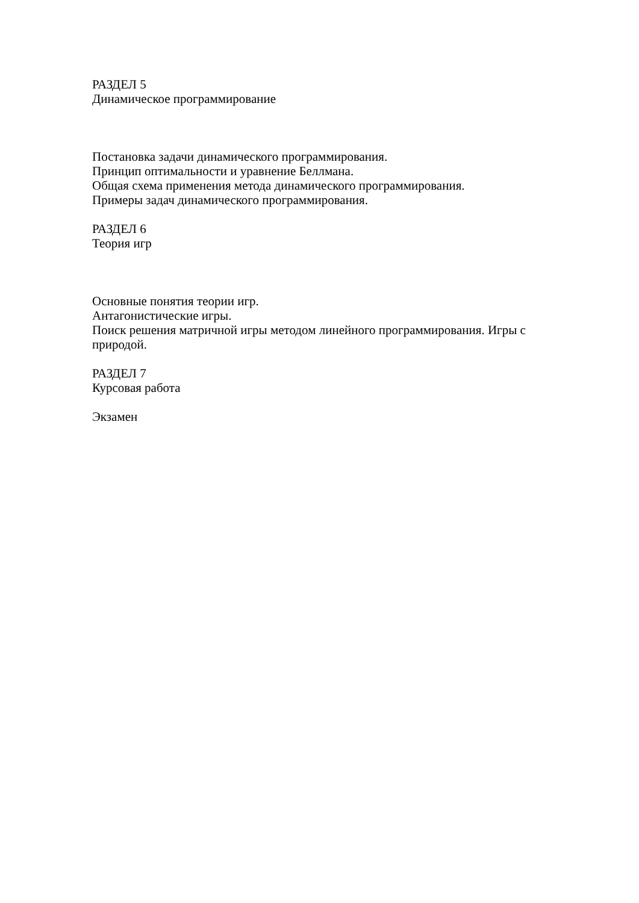РАЗДЕЛ 5
Динамическое программирование
Постановка задачи динамического программирования.
Принцип оптимальности и уравнение Беллмана.
Общая схема применения метода динамического программирования.
Примеры задач динамического программирования.
РАЗДЕЛ 6
Теория игр
Основные понятия теории игр.
Антагонистические игры.
Поиск решения матричной игры методом линейного программирования. Игры с природой.
РАЗДЕЛ 7
Курсовая работа
Экзамен